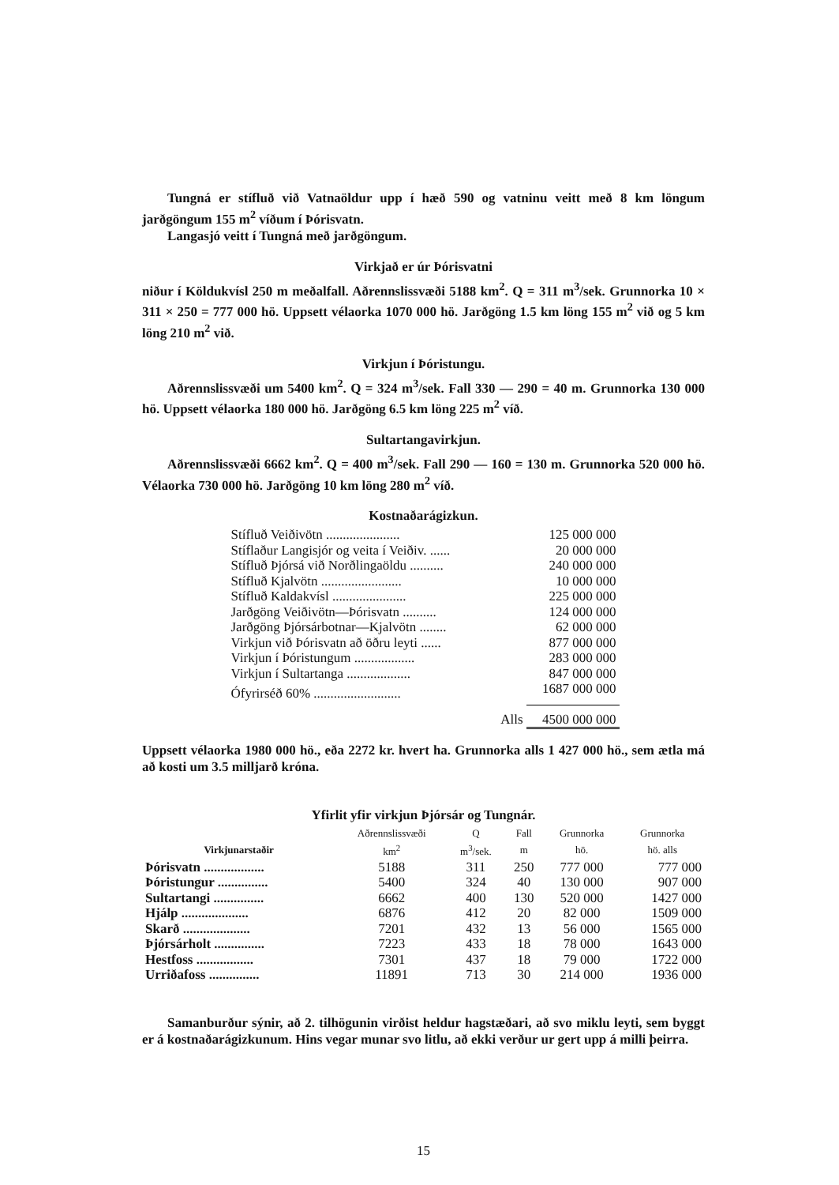Tungná er stífluð við Vatnaöldur upp í hæð 590 og vatninu veitt með 8 km löngum jarðgöngum 155 m<sup>2</sup> víðum í Þórisvatn.
Langasjó veitt í Tungná með jarðgöngum.
Virkjað er úr Þórisvatni
niður í Köldukvísl 250 m meðalfall. Aðrennslissvæði 5188 km<sup>2</sup>. Q = 311 m<sup>3</sup>/sek. Grunnorka 10 × 311 × 250 = 777 000 hö. Uppsett vélaorka 1070 000 hö. Jarðgöng 1.5 km löng 155 m<sup>2</sup> við og 5 km löng 210 m<sup>2</sup> við.
Virkjun í Þóristungu.
Aðrennslissvæði um 5400 km<sup>2</sup>. Q = 324 m<sup>3</sup>/sek. Fall 330 — 290 = 40 m. Grunnorka 130 000 hö. Uppsett vélaorka 180 000 hö. Jarðgöng 6.5 km löng 225 m<sup>2</sup> víð.
Sultartangavirkjun.
Aðrennslissvæði 6662 km<sup>2</sup>. Q = 400 m<sup>3</sup>/sek. Fall 290 — 160 = 130 m. Grunnorka 520 000 hö. Vélaorka 730 000 hö. Jarðgöng 10 km löng 280 m<sup>2</sup> víð.
Kostnaðarágizkun.
| Stífluð Veiðivötn ...................... | 125 000 000 |
| Stíflaður Langisjór og veita í Veiðiv. ...... | 20 000 000 |
| Stífluð Þjórsá við Norðlingaöldu .......... | 240 000 000 |
| Stífluð Kjalvötn ........................ | 10 000 000 |
| Stífluð Kaldakvísl ...................... | 225 000 000 |
| Jarðgöng Veiðivötn—Þórisvatn .......... | 124 000 000 |
| Jarðgöng Þjórsárbotnar—Kjalvötn ........ | 62 000 000 |
| Virkjun við Þórisvatn að öðru leyti ...... | 877 000 000 |
| Virkjun í Þóristungum .................. | 283 000 000 |
| Virkjun í Sultartanga ................... | 847 000 000 |
| Ófyrirséð 60% .......................... | 1687 000 000 |
| Alls | 4500 000 000 |
Uppsett vélaorka 1980 000 hö., eða 2272 kr. hvert ha. Grunnorka alls 1 427 000 hö., sem ætla má að kosti um 3.5 milljarð króna.
Yfirlit yfir virkjun Þjórsár og Tungnár.
| | Aðrennslissvæði | Q | Fall | Grunnorka | Grunnorka |
| --- | --- | --- | --- | --- | --- |
| Virkjunarstaðir | km<sup>2</sup> | m<sup>3</sup>/sek. | m | hö. | hö. alls |
| Þórisvatn .................. | 5188 | 311 | 250 | 777 000 | 777 000 |
| Þóristungur ............... | 5400 | 324 | 40 | 130 000 | 907 000 |
| Sultartangi ............... | 6662 | 400 | 130 | 520 000 | 1427 000 |
| Hjálp .................... | 6876 | 412 | 20 | 82 000 | 1509 000 |
| Skarð .................... | 7201 | 432 | 13 | 56 000 | 1565 000 |
| Þjórsárholt ............... | 7223 | 433 | 18 | 78 000 | 1643 000 |
| Hestfoss ................. | 7301 | 437 | 18 | 79 000 | 1722 000 |
| Urriðafoss ............... | 11891 | 713 | 30 | 214 000 | 1936 000 |
Samanburður sýnir, að 2. tilhögunin virðist heldur hagstæðari, að svo miklu leyti, sem byggt er á kostnaðarágizkunum. Hins vegar munar svo litlu, að ekki verður ur gert upp á milli þeirra.
15